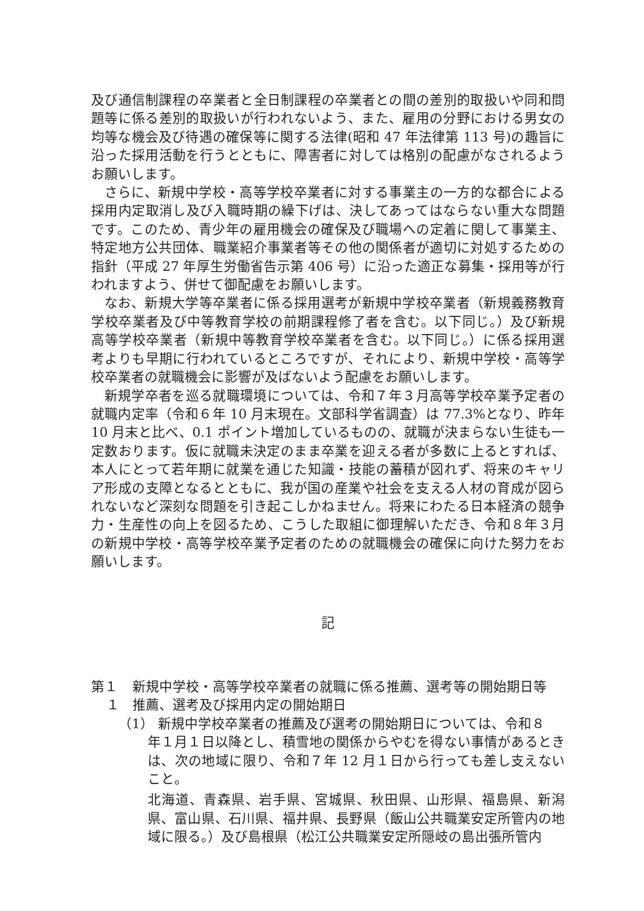及び通信制課程の卒業者と全日制課程の卒業者との間の差別的取扱いや同和問題等に係る差別的取扱いが行われないよう、また、雇用の分野における男女の均等な機会及び待遇の確保等に関する法律(昭和 47 年法律第 113 号)の趣旨に沿った採用活動を行うとともに、障害者に対しては格別の配慮がなされるようお願いします。
さらに、新規中学校・高等学校卒業者に対する事業主の一方的な都合による採用内定取消し及び入職時期の繰下げは、決してあってはならない重大な問題です。このため、青少年の雇用機会の確保及び職場への定着に関して事業主、特定地方公共団体、職業紹介事業者等その他の関係者が適切に対処するための指針（平成 27 年厚生労働省告示第 406 号）に沿った適正な募集・採用等が行われますよう、併せて御配慮をお願いします。
なお、新規大学等卒業者に係る採用選考が新規中学校卒業者（新規義務教育学校卒業者及び中等教育学校の前期課程修了者を含む。以下同じ。）及び新規高等学校卒業者（新規中等教育学校卒業者を含む。以下同じ。）に係る採用選考よりも早期に行われているところですが、それにより、新規中学校・高等学校卒業者の就職機会に影響が及ばないよう配慮をお願いします。
新規学卒者を巡る就職環境については、令和７年３月高等学校卒業予定者の就職内定率（令和６年 10 月末現在。文部科学省調査）は 77.3%となり、昨年 10 月末と比べ、0.1 ポイント増加しているものの、就職が決まらない生徒も一定数おります。仮に就職未決定のまま卒業を迎える者が多数に上るとすれば、本人にとって若年期に就業を通じた知識・技能の蓄積が図れず、将来のキャリア形成の支障となるとともに、我が国の産業や社会を支える人材の育成が図られないなど深刻な問題を引き起こしかねません。将来にわたる日本経済の競争力・生産性の向上を図るため、こうした取組に御理解いただき、令和８年３月の新規中学校・高等学校卒業予定者のための就職機会の確保に向けた努力をお願いします。
記
第１ 新規中学校・高等学校卒業者の就職に係る推薦、選考等の開始期日等
１ 推薦、選考及び採用内定の開始期日
（1） 新規中学校卒業者の推薦及び選考の開始期日については、令和８
年１月１日以降とし、積雪地の関係からやむを得ない事情があるときは、次の地域に限り、令和７年 12 月１日から行っても差し支えないこと。
北海道、青森県、岩手県、宮城県、秋田県、山形県、福島県、新潟県、富山県、石川県、福井県、長野県（飯山公共職業安定所管内の地域に限る。）及び島根県（松江公共職業安定所隠岐の島出張所管内